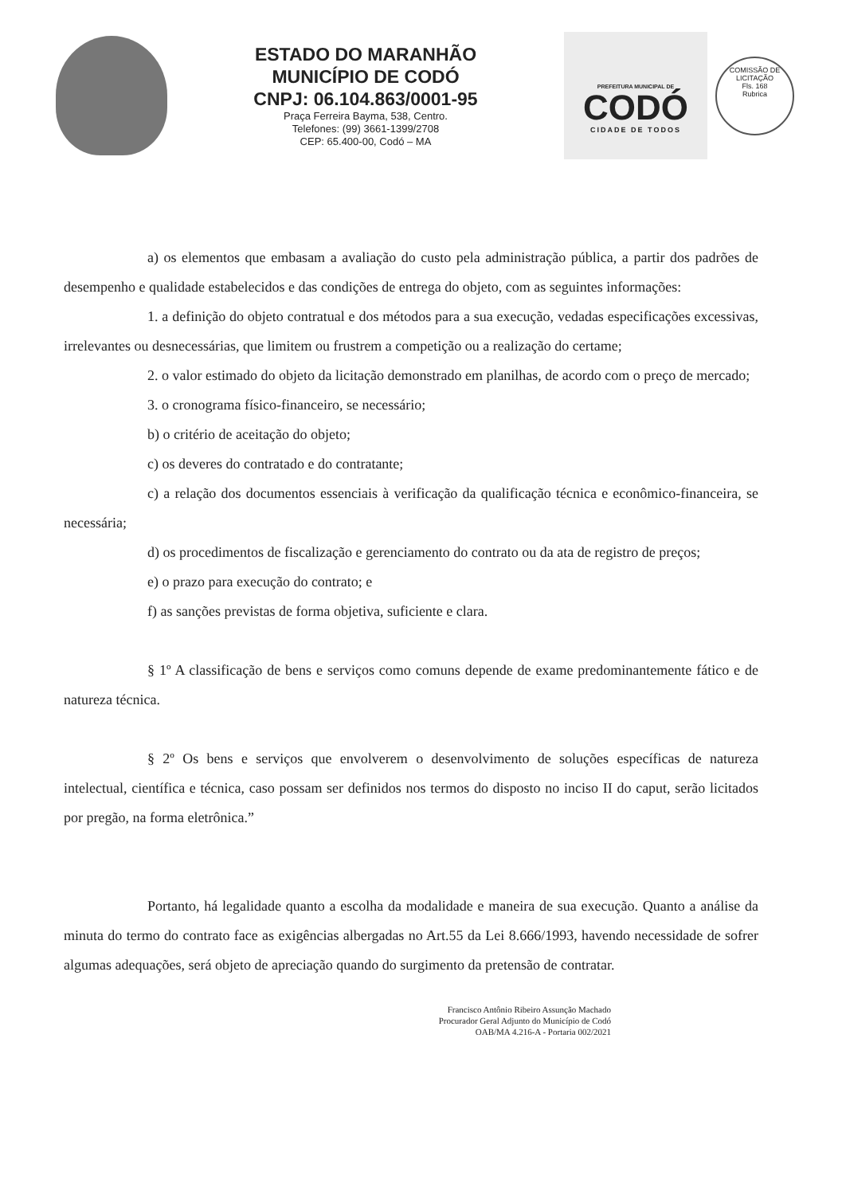ESTADO DO MARANHÃO
MUNICÍPIO DE CODÓ
CNPJ: 06.104.863/0001-95
Praça Ferreira Bayma, 538, Centro.
Telefones: (99) 3661-1399/2708
CEP: 65.400-00, Codó – MA
PREFEITURA MUNICIPAL DE
CODÓ
CIDADE DE TODOS
COMISSÃO DE LICITAÇÃO
Fls. 168
Rubrica
a) os elementos que embasam a avaliação do custo pela administração pública, a partir dos padrões de desempenho e qualidade estabelecidos e das condições de entrega do objeto, com as seguintes informações:
1. a definição do objeto contratual e dos métodos para a sua execução, vedadas especificações excessivas, irrelevantes ou desnecessárias, que limitem ou frustrem a competição ou a realização do certame;
2. o valor estimado do objeto da licitação demonstrado em planilhas, de acordo com o preço de mercado;
3. o cronograma físico-financeiro, se necessário;
b) o critério de aceitação do objeto;
c) os deveres do contratado e do contratante;
c) a relação dos documentos essenciais à verificação da qualificação técnica e econômico-financeira, se necessária;
d) os procedimentos de fiscalização e gerenciamento do contrato ou da ata de registro de preços;
e) o prazo para execução do contrato; e
f) as sanções previstas de forma objetiva, suficiente e clara.
§ 1º A classificação de bens e serviços como comuns depende de exame predominantemente fático e de natureza técnica.
§ 2º Os bens e serviços que envolverem o desenvolvimento de soluções específicas de natureza intelectual, científica e técnica, caso possam ser definidos nos termos do disposto no inciso II do caput, serão licitados por pregão, na forma eletrônica.”
Portanto, há legalidade quanto a escolha da modalidade e maneira de sua execução. Quanto a análise da minuta do termo do contrato face as exigências albergadas no Art.55 da Lei 8.666/1993, havendo necessidade de sofrer algumas adequações, será objeto de apreciação quando do surgimento da pretensão de contratar.
Francisco Antônio Ribeiro Assunção Machado
Procurador Geral Adjunto do Município de Codó
OAB/MA 4.216-A - Portaria 002/2021